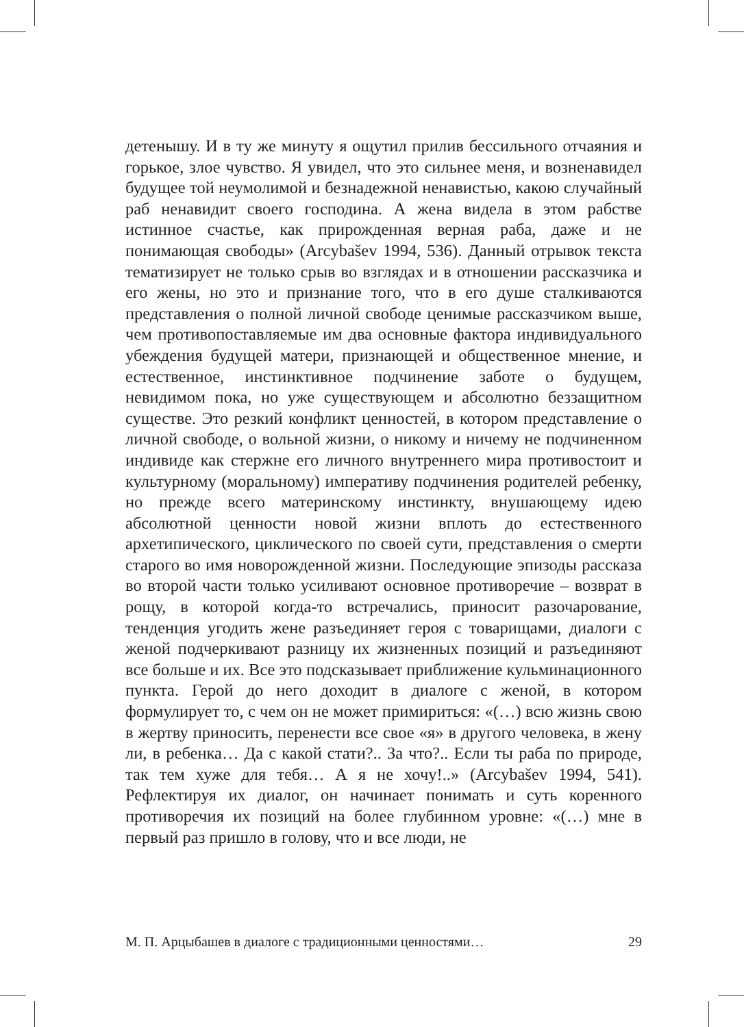детенышу. И в ту же минуту я ощутил прилив бессильного отчаяния и горькое, злое чувство. Я увидел, что это сильнее меня, и возненавидел будущее той неумолимой и безнадежной ненавистью, какою случайный раб ненавидит своего господина. А жена видела в этом рабстве истинное счастье, как прирожденная верная раба, даже и не понимающая свободы» (Arcybašev 1994, 536). Данный отрывок текста тематизирует не только срыв во взглядах и в отношении рассказчика и его жены, но это и признание того, что в его душе сталкиваются представления о полной личной свободе ценимые рассказчиком выше, чем противопоставляемые им два основные фактора индивидуального убеждения будущей матери, признающей и общественное мнение, и естественное, инстинктивное подчинение заботе о будущем, невидимом пока, но уже существующем и абсолютно беззащитном существе. Это резкий конфликт ценностей, в котором представление о личной свободе, о вольной жизни, о никому и ничему не подчиненном индивиде как стержне его личного внутреннего мира противостоит и культурному (моральному) императиву подчинения родителей ребенку, но прежде всего материнскому инстинкту, внушающему идею абсолютной ценности новой жизни вплоть до естественного архетипического, циклического по своей сути, представления о смерти старого во имя новорожденной жизни. Последующие эпизоды рассказа во второй части только усиливают основное противоречие – возврат в рощу, в которой когда-то встречались, приносит разочарование, тенденция угодить жене разъединяет героя с товарищами, диалоги с женой подчеркивают разницу их жизненных позиций и разъединяют все больше и их. Все это подсказывает приближение кульминационного пункта. Герой до него доходит в диалоге с женой, в котором формулирует то, с чем он не может примириться: «(…) всю жизнь свою в жертву приносить, перенести все свое «я» в другого человека, в жену ли, в ребенка… Да с какой стати?.. За что?.. Если ты раба по природе, так тем хуже для тебя… А я не хочу!..» (Arcybašev 1994, 541). Рефлектируя их диалог, он начинает понимать и суть коренного противоречия их позиций на более глубинном уровне: «(…) мне в первый раз пришло в голову, что и все люди, не
М. П. Арцыбашев в диалоге с традиционными ценностями… 29